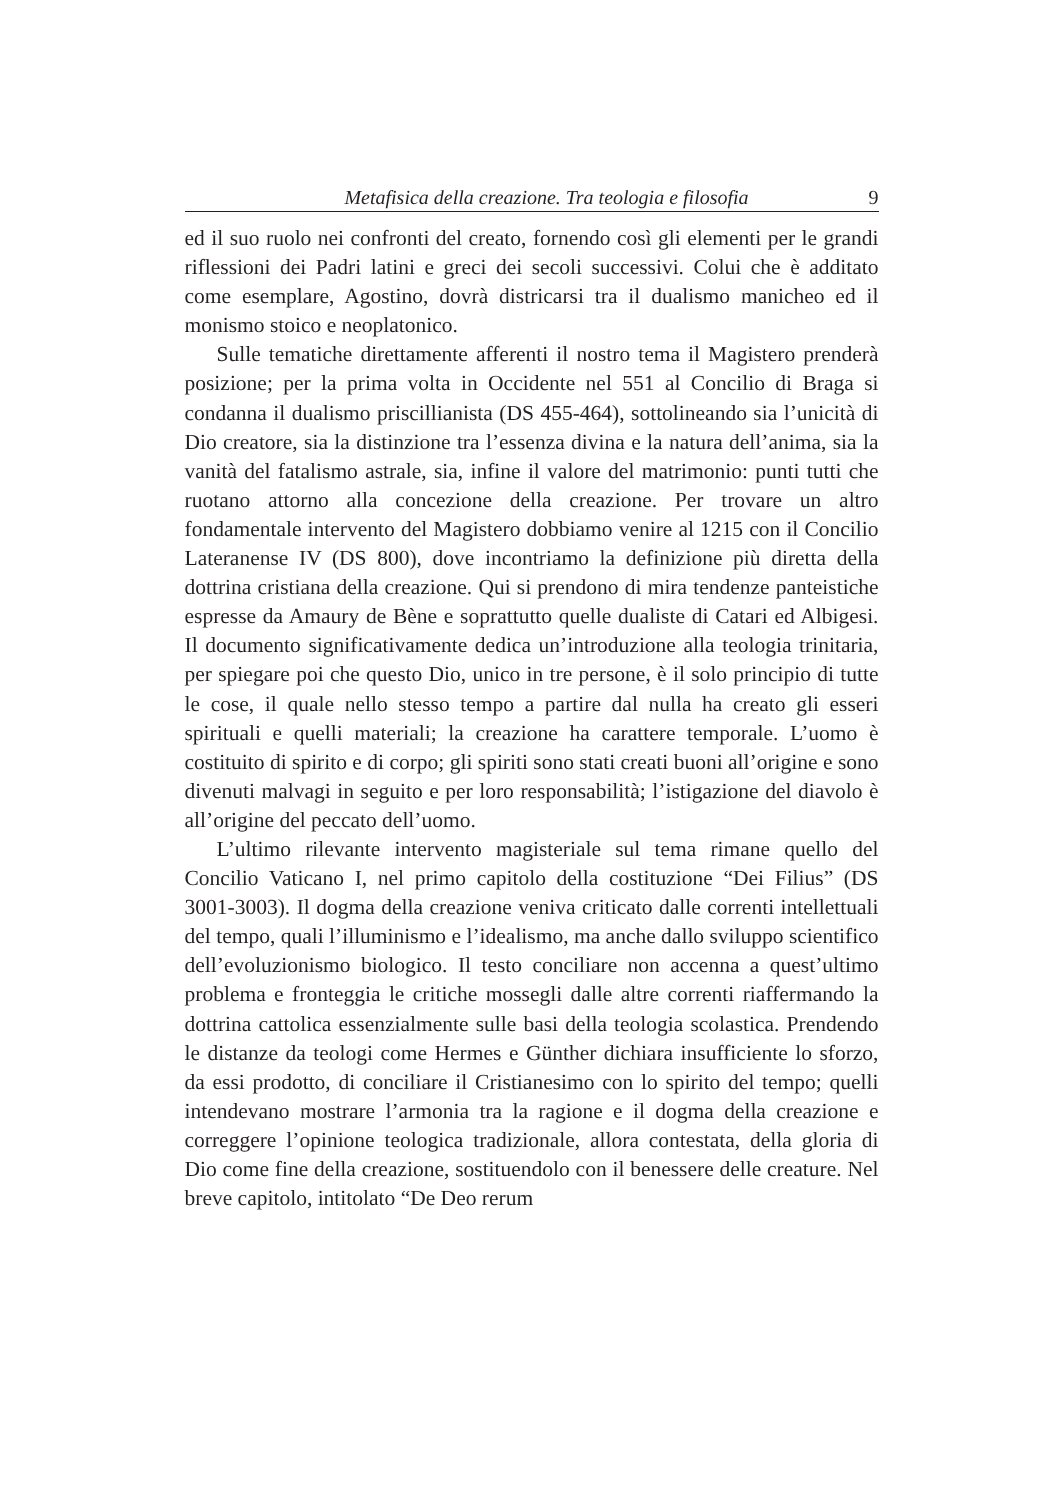Metafisica della creazione. Tra teologia e filosofia 9
ed il suo ruolo nei confronti del creato, fornendo così gli elementi per le grandi riflessioni dei Padri latini e greci dei secoli successivi. Colui che è additato come esemplare, Agostino, dovrà districarsi tra il dualismo manicheo ed il monismo stoico e neoplatonico.
Sulle tematiche direttamente afferenti il nostro tema il Magistero prenderà posizione; per la prima volta in Occidente nel 551 al Concilio di Braga si condanna il dualismo priscillianista (DS 455-464), sottolineando sia l’unicità di Dio creatore, sia la distinzione tra l’essenza divina e la natura dell’anima, sia la vanità del fatalismo astrale, sia, infine il valore del matrimonio: punti tutti che ruotano attorno alla concezione della creazione. Per trovare un altro fondamentale intervento del Magistero dobbiamo venire al 1215 con il Concilio Lateranense IV (DS 800), dove incontriamo la definizione più diretta della dottrina cristiana della creazione. Qui si prendono di mira tendenze panteistiche espresse da Amaury de Bène e soprattutto quelle dualiste di Catari ed Albigesi. Il documento significativamente dedica un’introduzione alla teologia trinitaria, per spiegare poi che questo Dio, unico in tre persone, è il solo principio di tutte le cose, il quale nello stesso tempo a partire dal nulla ha creato gli esseri spirituali e quelli materiali; la creazione ha carattere temporale. L’uomo è costituito di spirito e di corpo; gli spiriti sono stati creati buoni all’origine e sono divenuti malvagi in seguito e per loro responsabilità; l’istigazione del diavolo è all’origine del peccato dell’uomo.
L’ultimo rilevante intervento magisteriale sul tema rimane quello del Concilio Vaticano I, nel primo capitolo della costituzione “Dei Filius” (DS 3001-3003). Il dogma della creazione veniva criticato dalle correnti intellettuali del tempo, quali l’illuminismo e l’idealismo, ma anche dallo sviluppo scientifico dell’evoluzionismo biologico. Il testo conciliare non accenna a quest’ultimo problema e fronteggia le critiche mossegli dalle altre correnti riaffermando la dottrina cattolica essenzialmente sulle basi della teologia scolastica. Prendendo le distanze da teologi come Hermes e Günther dichiara insufficiente lo sforzo, da essi prodotto, di conciliare il Cristianesimo con lo spirito del tempo; quelli intendevano mostrare l’armonia tra la ragione e il dogma della creazione e correggere l’opinione teologica tradizionale, allora contestata, della gloria di Dio come fine della creazione, sostituendolo con il benessere delle creature. Nel breve capitolo, intitolato “De Deo rerum